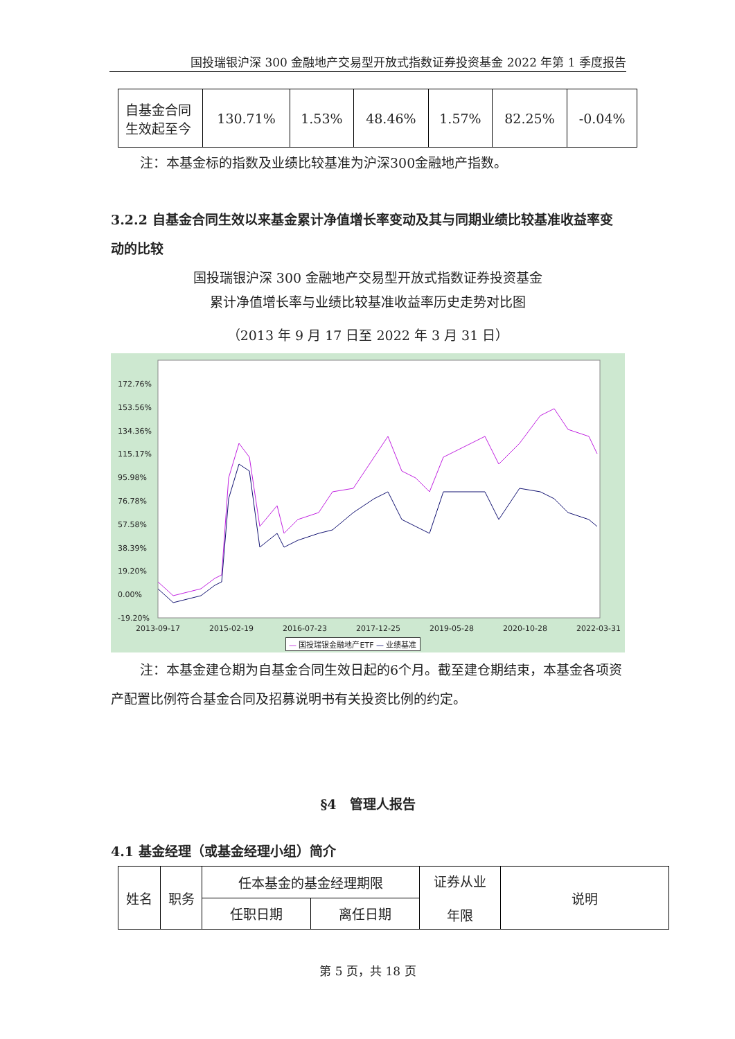国投瑞银沪深 300 金融地产交易型开放式指数证券投资基金 2022 年第 1 季度报告
| 自基金合同生效起至今 | 130.71% | 1.53% | 48.46% | 1.57% | 82.25% | -0.04% |
注：本基金标的指数及业绩比较基准为沪深300金融地产指数。
3.2.2 自基金合同生效以来基金累计净值增长率变动及其与同期业绩比较基准收益率变动的比较
国投瑞银沪深 300 金融地产交易型开放式指数证券投资基金
累计净值增长率与业绩比较基准收益率历史走势对比图
（2013 年 9 月 17 日至 2022 年 3 月 31 日）
172.76%
153.56%
134.36%
115.17%
95.98%
76.78%
57.58%
38.39%
19.20%
0.00%
-19.20%
2013-09-17 2015-02-19 2016-07-23 2017-12-25 2019-05-28 2020-10-28 2022-03-31
— 国投瑞银金融地产ETF — 业绩基准
注：本基金建仓期为自基金合同生效日起的6个月。截至建仓期结束，本基金各项资产配置比例符合基金合同及招募说明书有关投资比例的约定。
§4　管理人报告
4.1 基金经理（或基金经理小组）简介
| 姓名 | 职务 | 任本基金的基金经理期限 | | 证券从业 年限 | 说明 |
| | | 任职日期 | 离任日期 | | |
第 5 页，共 18 页